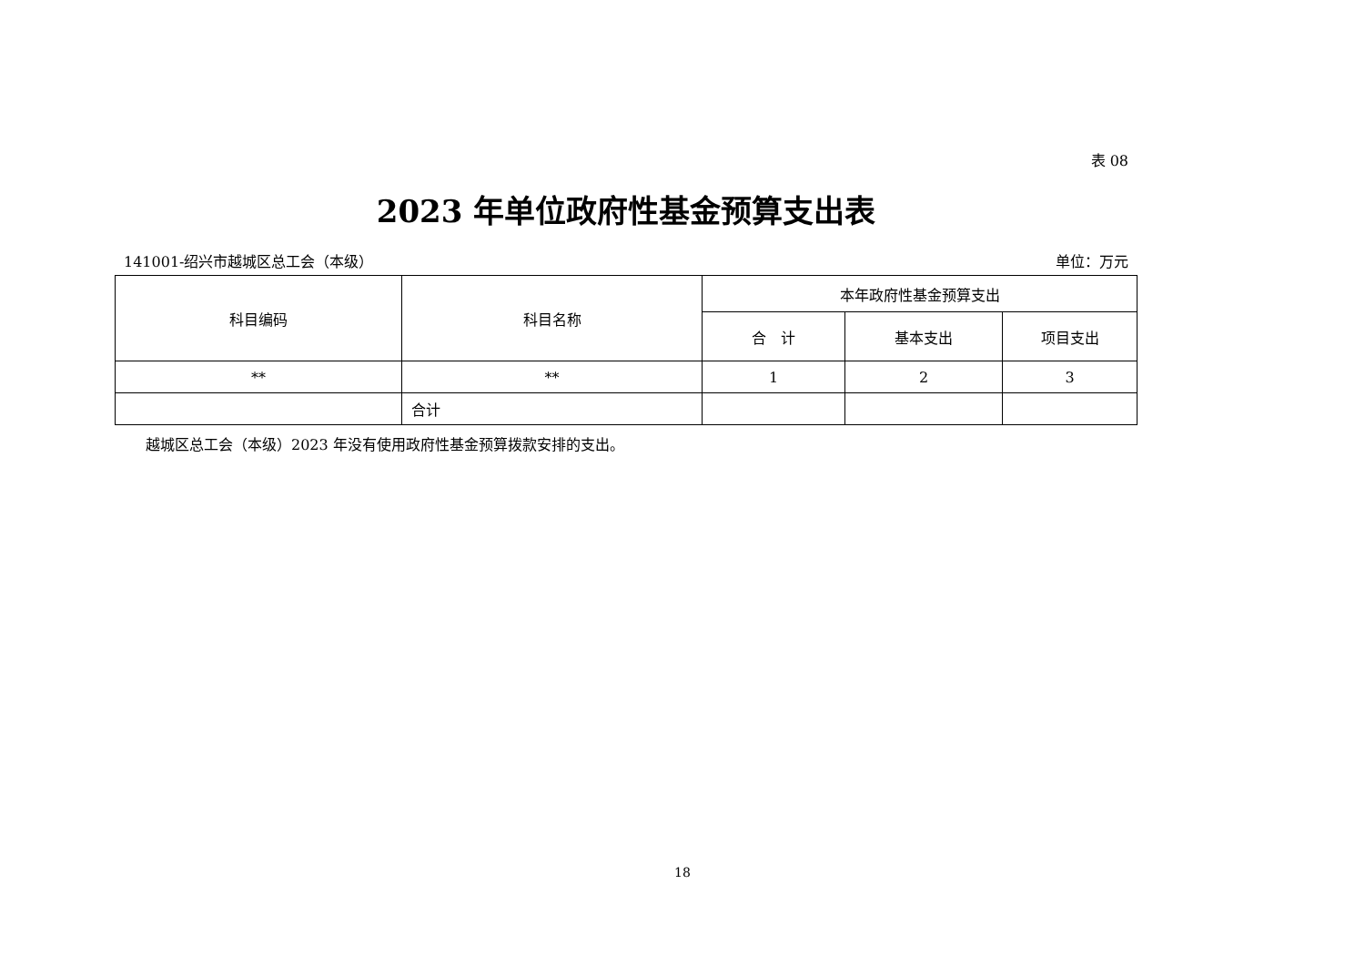表 08
2023 年单位政府性基金预算支出表
141001-绍兴市越城区总工会（本级） 单位：万元
| 科目编码 | 科目名称 | 本年政府性基金预算支出 | | |
| --- | --- | --- | --- | --- |
| | | 合 计 | 基本支出 | 项目支出 |
| ** | ** | 1 | 2 | 3 |
| | 合计 | | | |
越城区总工会（本级）2023 年没有使用政府性基金预算拨款安排的支出。
18